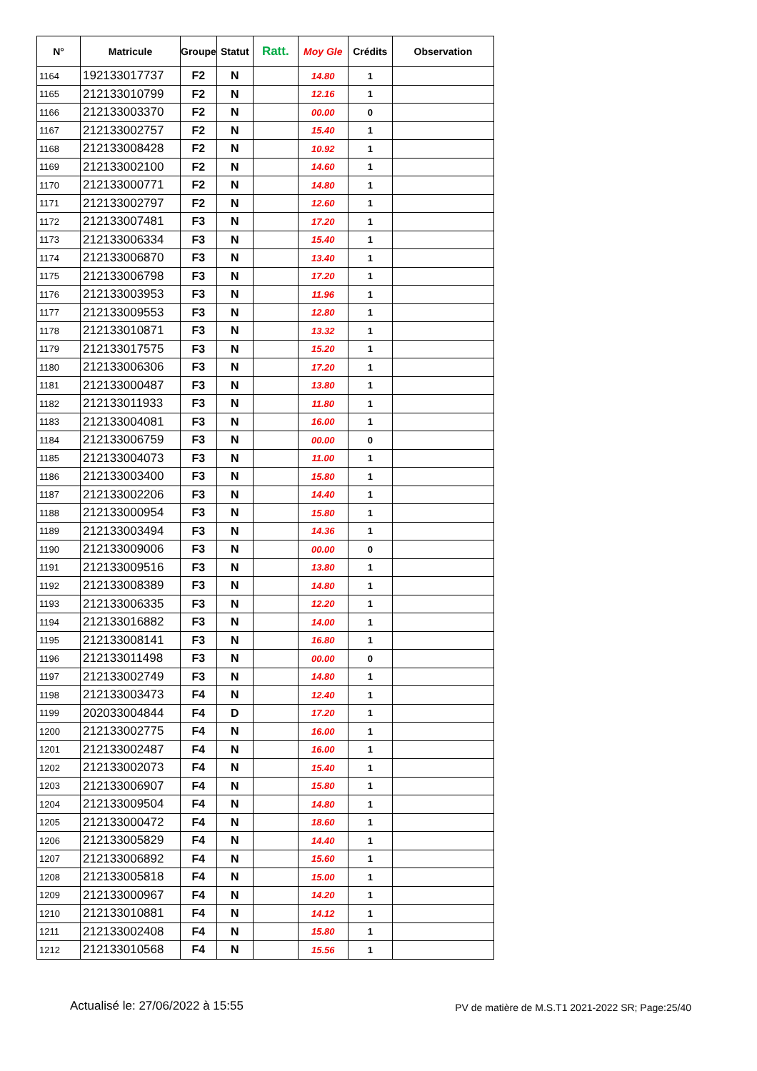| N° | Matricule | Groupe | Statut | Ratt. | Moy Gle | Crédits | Observation |
| --- | --- | --- | --- | --- | --- | --- | --- |
| 1164 | 192133017737 | F2 | N | | 14.80 | 1 | |
| 1165 | 212133010799 | F2 | N | | 12.16 | 1 | |
| 1166 | 212133003370 | F2 | N | | 00.00 | 0 | |
| 1167 | 212133002757 | F2 | N | | 15.40 | 1 | |
| 1168 | 212133008428 | F2 | N | | 10.92 | 1 | |
| 1169 | 212133002100 | F2 | N | | 14.60 | 1 | |
| 1170 | 212133000771 | F2 | N | | 14.80 | 1 | |
| 1171 | 212133002797 | F2 | N | | 12.60 | 1 | |
| 1172 | 212133007481 | F3 | N | | 17.20 | 1 | |
| 1173 | 212133006334 | F3 | N | | 15.40 | 1 | |
| 1174 | 212133006870 | F3 | N | | 13.40 | 1 | |
| 1175 | 212133006798 | F3 | N | | 17.20 | 1 | |
| 1176 | 212133003953 | F3 | N | | 11.96 | 1 | |
| 1177 | 212133009553 | F3 | N | | 12.80 | 1 | |
| 1178 | 212133010871 | F3 | N | | 13.32 | 1 | |
| 1179 | 212133017575 | F3 | N | | 15.20 | 1 | |
| 1180 | 212133006306 | F3 | N | | 17.20 | 1 | |
| 1181 | 212133000487 | F3 | N | | 13.80 | 1 | |
| 1182 | 212133011933 | F3 | N | | 11.80 | 1 | |
| 1183 | 212133004081 | F3 | N | | 16.00 | 1 | |
| 1184 | 212133006759 | F3 | N | | 00.00 | 0 | |
| 1185 | 212133004073 | F3 | N | | 11.00 | 1 | |
| 1186 | 212133003400 | F3 | N | | 15.80 | 1 | |
| 1187 | 212133002206 | F3 | N | | 14.40 | 1 | |
| 1188 | 212133000954 | F3 | N | | 15.80 | 1 | |
| 1189 | 212133003494 | F3 | N | | 14.36 | 1 | |
| 1190 | 212133009006 | F3 | N | | 00.00 | 0 | |
| 1191 | 212133009516 | F3 | N | | 13.80 | 1 | |
| 1192 | 212133008389 | F3 | N | | 14.80 | 1 | |
| 1193 | 212133006335 | F3 | N | | 12.20 | 1 | |
| 1194 | 212133016882 | F3 | N | | 14.00 | 1 | |
| 1195 | 212133008141 | F3 | N | | 16.80 | 1 | |
| 1196 | 212133011498 | F3 | N | | 00.00 | 0 | |
| 1197 | 212133002749 | F3 | N | | 14.80 | 1 | |
| 1198 | 212133003473 | F4 | N | | 12.40 | 1 | |
| 1199 | 202033004844 | F4 | D | | 17.20 | 1 | |
| 1200 | 212133002775 | F4 | N | | 16.00 | 1 | |
| 1201 | 212133002487 | F4 | N | | 16.00 | 1 | |
| 1202 | 212133002073 | F4 | N | | 15.40 | 1 | |
| 1203 | 212133006907 | F4 | N | | 15.80 | 1 | |
| 1204 | 212133009504 | F4 | N | | 14.80 | 1 | |
| 1205 | 212133000472 | F4 | N | | 18.60 | 1 | |
| 1206 | 212133005829 | F4 | N | | 14.40 | 1 | |
| 1207 | 212133006892 | F4 | N | | 15.60 | 1 | |
| 1208 | 212133005818 | F4 | N | | 15.00 | 1 | |
| 1209 | 212133000967 | F4 | N | | 14.20 | 1 | |
| 1210 | 212133010881 | F4 | N | | 14.12 | 1 | |
| 1211 | 212133002408 | F4 | N | | 15.80 | 1 | |
| 1212 | 212133010568 | F4 | N | | 15.56 | 1 | |
Actualisé le: 27/06/2022 à 15:55 PV de matière de M.S.T1 2021-2022 SR; Page:25/40